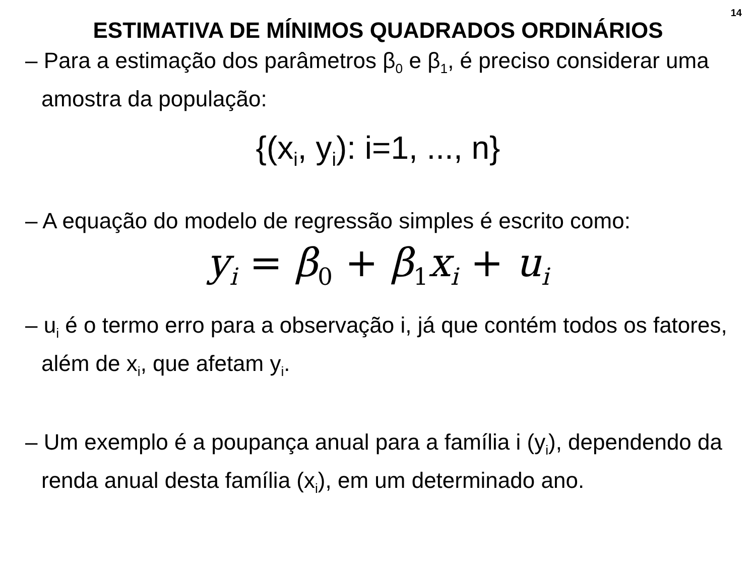14
ESTIMATIVA DE MÍNIMOS QUADRADOS ORDINÁRIOS
– Para a estimação dos parâmetros β<sub>0</sub> e β<sub>1</sub>, é preciso considerar uma amostra da população:
{(x<sub>i</sub>, y<sub>i</sub>): i=1, ..., n}
– A equação do modelo de regressão simples é escrito como:
y<sub>i</sub> = β<sub>0</sub> + β<sub>1</sub>x<sub>i</sub> + u<sub>i</sub>
– u<sub>i</sub> é o termo erro para a observação i, já que contém todos os fatores, além de x<sub>i</sub>, que afetam y<sub>i</sub>.
– Um exemplo é a poupança anual para a família i (y<sub>i</sub>), dependendo da renda anual desta família (x<sub>i</sub>), em um determinado ano.